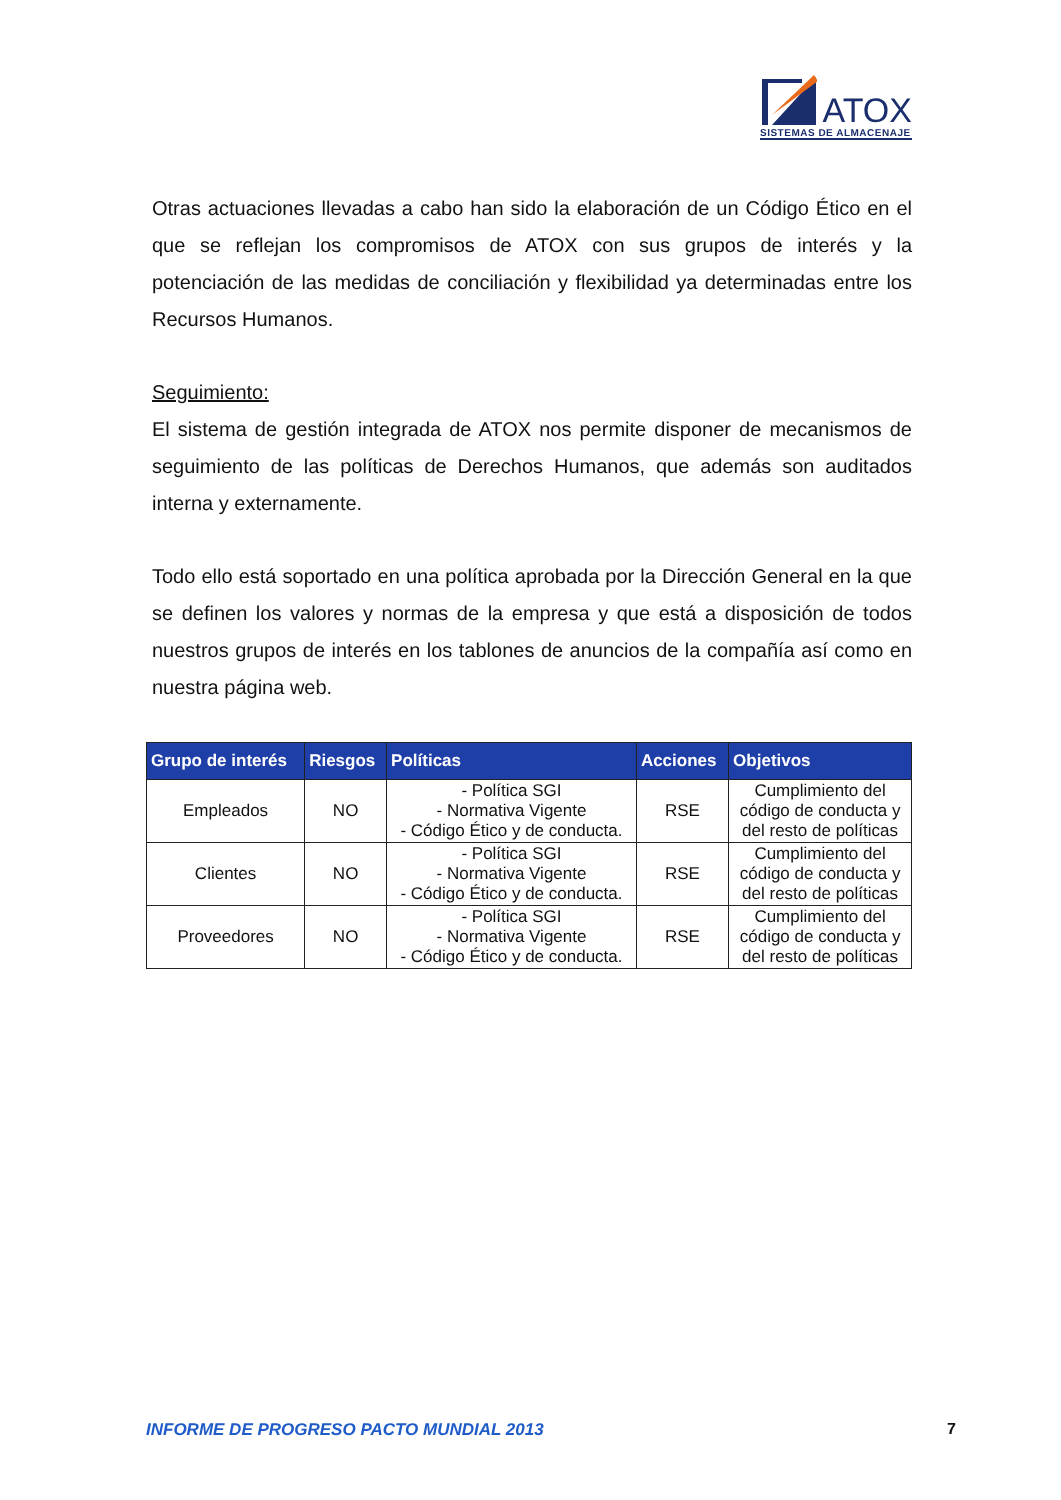ATOX
SISTEMAS DE ALMACENAJE
Otras actuaciones llevadas a cabo han sido la elaboración de un Código Ético en el que se reflejan los compromisos de ATOX con sus grupos de interés y la potenciación de las medidas de conciliación y flexibilidad ya determinadas entre los Recursos Humanos.
Seguimiento:
El sistema de gestión integrada de ATOX nos permite disponer de mecanismos de seguimiento de las políticas de Derechos Humanos, que además son auditados interna y externamente.
Todo ello está soportado en una política aprobada por la Dirección General en la que se definen los valores y normas de la empresa y que está a disposición de todos nuestros grupos de interés en los tablones de anuncios de la compañía así como en nuestra página web.
| Grupo de interés | Riesgos | Políticas | Acciones | Objetivos |
| --- | --- | --- | --- | --- |
| Empleados | NO | - Política SGI - Normativa Vigente - Código Ético y de conducta. | RSE | Cumplimiento del código de conducta y del resto de políticas |
| Clientes | NO | - Política SGI - Normativa Vigente - Código Ético y de conducta. | RSE | Cumplimiento del código de conducta y del resto de políticas |
| Proveedores | NO | - Política SGI - Normativa Vigente - Código Ético y de conducta. | RSE | Cumplimiento del código de conducta y del resto de políticas |
INFORME DE PROGRESO PACTO MUNDIAL 2013 7